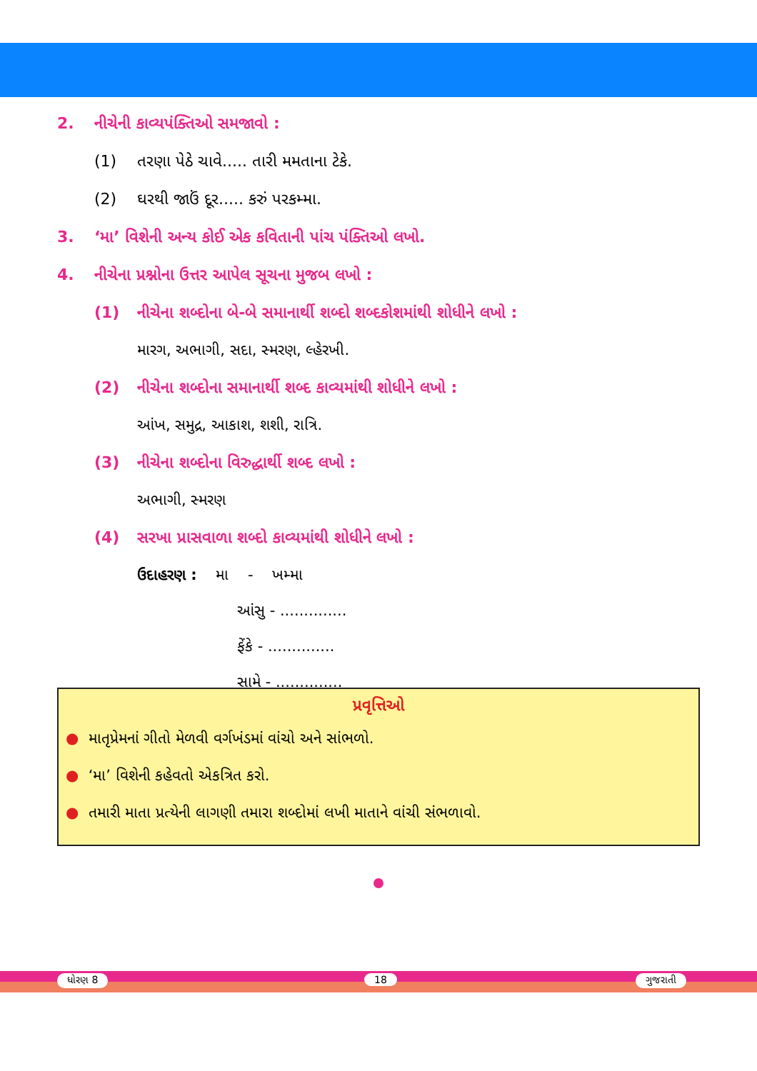2. નીચેની કાવ્યપંક્તિઓ સમજાવો :
(1) તરણા પેઠે ચાવે..... તારી મમતાના ટેકે.
(2) ઘરથી જાઉં દૂર..... કરું પરકમ્મા.
3. ‘મા’ વિશેની અન્ય કોઈ એક કવિતાની પાંચ પંક્તિઓ લખો.
4. નીચેના પ્રશ્નોના ઉત્તર આપેલ સૂચના મુજબ લખો :
(1) નીચેના શબ્દોના બે-બે સમાનાર્થી શબ્દો શબ્દકોશમાંથી શોધીને લખો :
મારગ, અભાગી, સદા, સ્મરણ, લ્હેરખી.
(2) નીચેના શબ્દોના સમાનાર્થી શબ્દ કાવ્યમાંથી શોધીને લખો :
આંખ, સમુદ્ર, આકાશ, શશી, રાત્રિ.
(3) નીચેના શબ્દોના વિરુદ્ધાર્થી શબ્દ લખો :
અભાગી, સ્મરણ
(4) સરખા પ્રાસવાળા શબ્દો કાવ્યમાંથી શોધીને લખો :
ઉદાહરણ : મા - ખમ્મા
આંસુ - ..............
ફેંકે - ..............
સામે - ..............
પ્રવૃત્તિઓ
● માતૃપ્રેમનાં ગીતો મેળવી વર્ગખંડમાં વાંચો અને સાંભળો.
● ‘મા’ વિશેની કહેવતો એકત્રિત કરો.
● તમારી માતા પ્રત્યેની લાગણી તમારા શબ્દોમાં લખી માતાને વાંચી સંભળાવો.
ધોરણ 8 18 ગુજરાતી